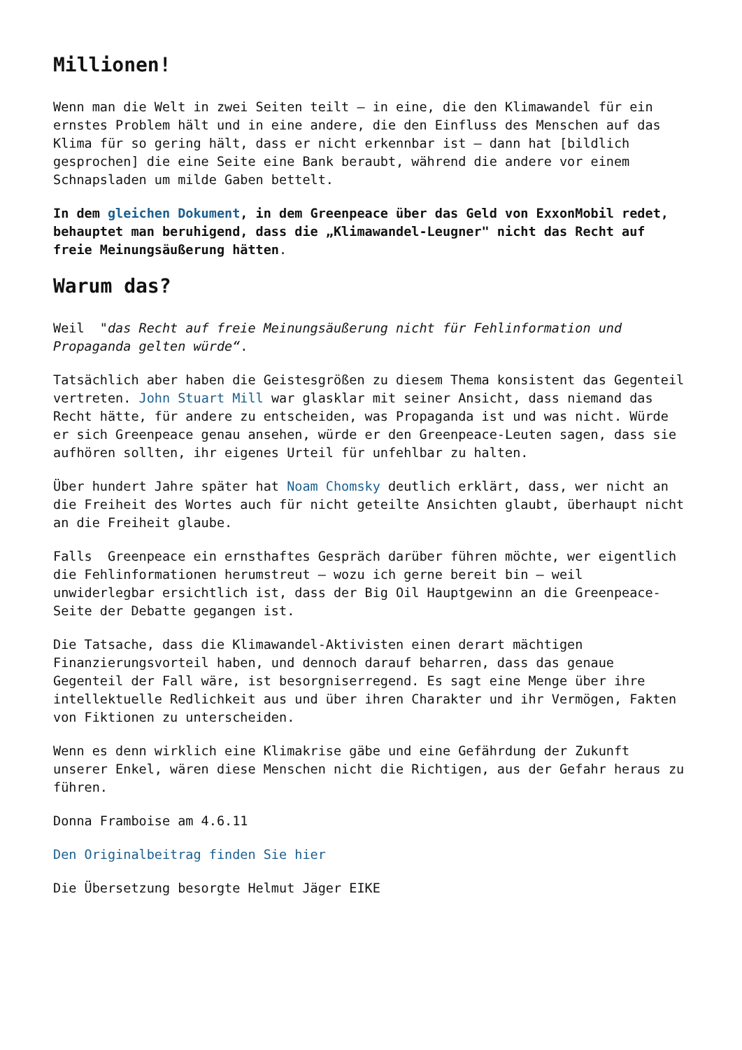Millionen!
Wenn man die Welt in zwei Seiten teilt – in eine, die den Klimawandel für ein ernstes Problem hält und in eine andere, die den Einfluss des Menschen auf das Klima für so gering hält, dass er nicht erkennbar ist – dann hat [bildlich gesprochen] die eine Seite eine Bank beraubt, während die andere vor einem Schnapsladen um milde Gaben bettelt.
In dem gleichen Dokument, in dem Greenpeace über das Geld von ExxonMobil redet, behauptet man beruhigend, dass die „Klimawandel-Leugner" nicht das Recht auf freie Meinungsäußerung hätten.
Warum das?
Weil "das Recht auf freie Meinungsäußerung nicht für Fehlinformation und Propaganda gelten würde“.
Tatsächlich aber haben die Geistesgrößen zu diesem Thema konsistent das Gegenteil vertreten. John Stuart Mill war glasklar mit seiner Ansicht, dass niemand das Recht hätte, für andere zu entscheiden, was Propaganda ist und was nicht. Würde er sich Greenpeace genau ansehen, würde er den Greenpeace-Leuten sagen, dass sie aufhören sollten, ihr eigenes Urteil für unfehlbar zu halten.
Über hundert Jahre später hat Noam Chomsky deutlich erklärt, dass, wer nicht an die Freiheit des Wortes auch für nicht geteilte Ansichten glaubt, überhaupt nicht an die Freiheit glaube.
Falls Greenpeace ein ernsthaftes Gespräch darüber führen möchte, wer eigentlich die Fehlinformationen herumstreut – wozu ich gerne bereit bin – weil unwiderlegbar ersichtlich ist, dass der Big Oil Hauptgewinn an die Greenpeace-Seite der Debatte gegangen ist.
Die Tatsache, dass die Klimawandel-Aktivisten einen derart mächtigen Finanzierungsvorteil haben, und dennoch darauf beharren, dass das genaue Gegenteil der Fall wäre, ist besorgniserregend. Es sagt eine Menge über ihre intellektuelle Redlichkeit aus und über ihren Charakter und ihr Vermögen, Fakten von Fiktionen zu unterscheiden.
Wenn es denn wirklich eine Klimakrise gäbe und eine Gefährdung der Zukunft unserer Enkel, wären diese Menschen nicht die Richtigen, aus der Gefahr heraus zu führen.
Donna Framboise am 4.6.11
Den Originalbeitrag finden Sie hier
Die Übersetzung besorgte Helmut Jäger EIKE